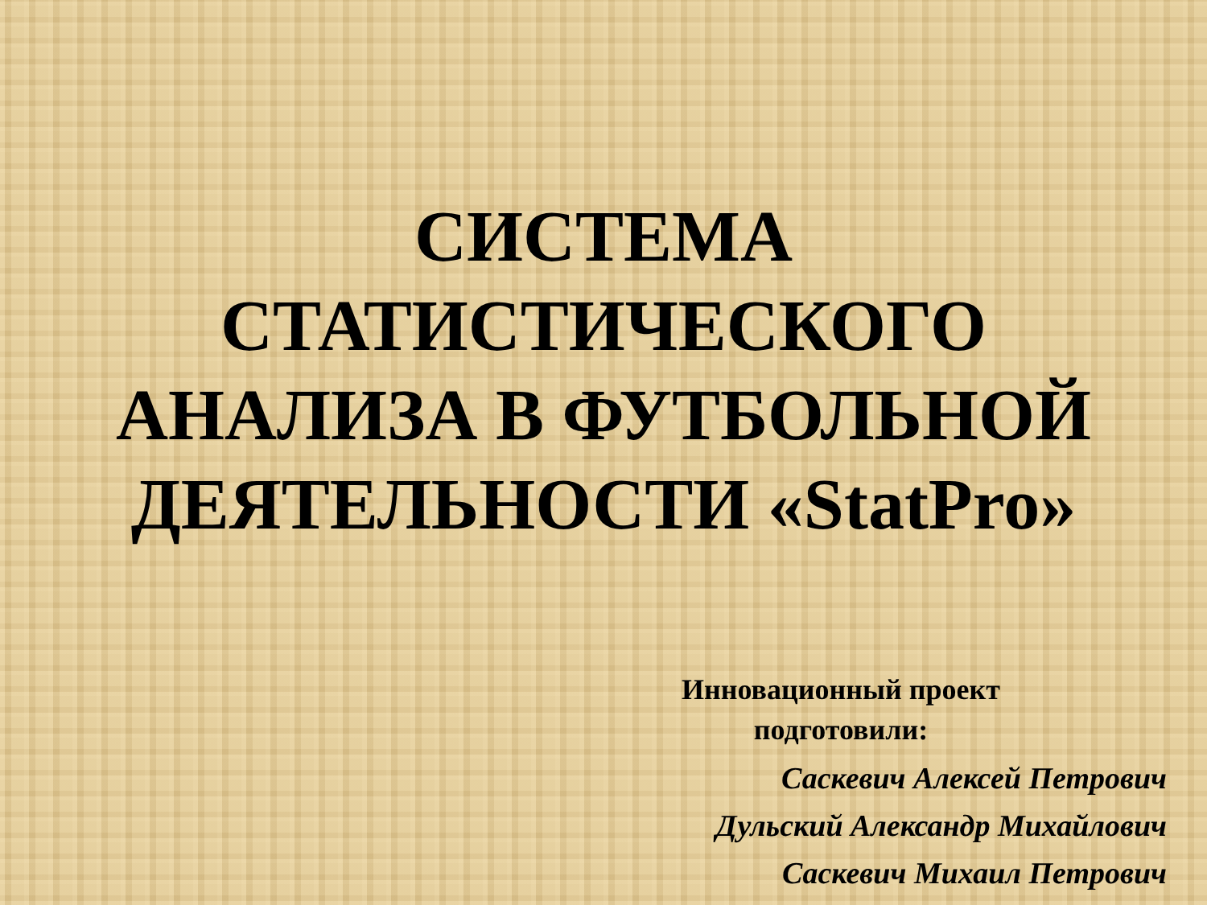СИСТЕМА
СТАТИСТИЧЕСКОГО
АНАЛИЗА В ФУТБОЛЬНОЙ
ДЕЯТЕЛЬНОСТИ «StatPro»
Инновационный проект подготовили:
Саскевич Алексей Петрович
Дульский Александр Михайлович
Саскевич Михаил Петрович